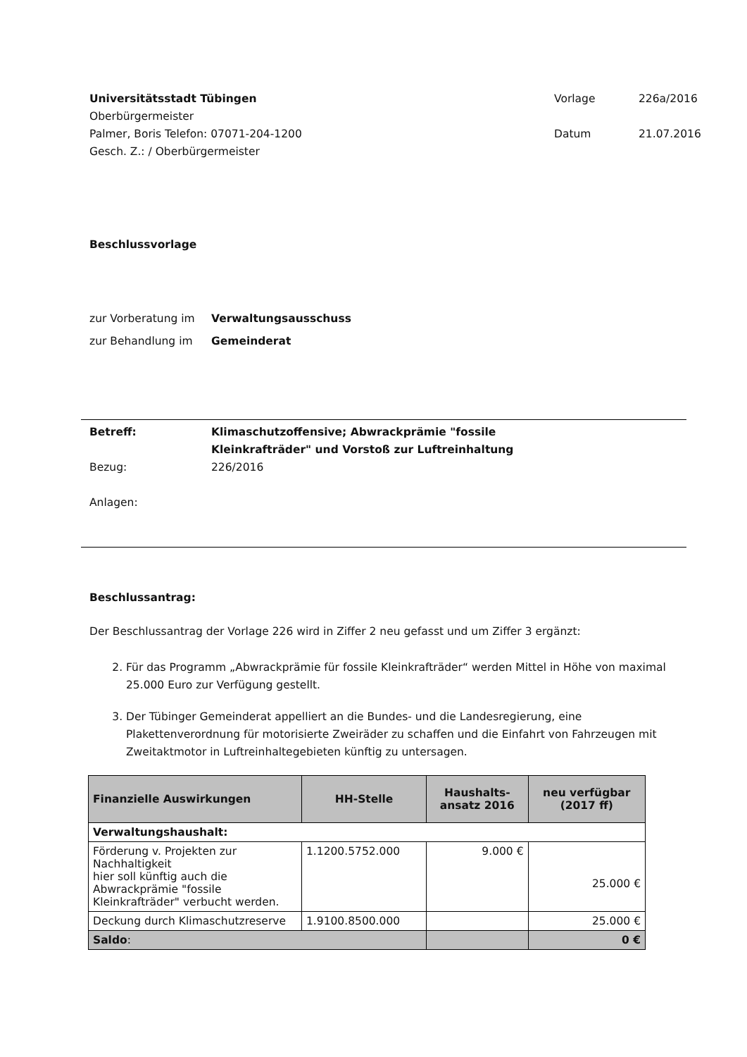Universitätsstadt Tübingen
Oberbürgermeister
Palmer, Boris Telefon: 07071-204-1200
Gesch. Z.: / Oberbürgermeister
Vorlage 226a/2016 Datum 21.07.2016
Beschlussvorlage
zur Vorberatung im Verwaltungsausschuss
zur Behandlung im Gemeinderat
Betreff: Klimaschutzoffensive; Abwrackprämie "fossile
Kleinkrafträder" und Vorstoß zur Luftreinhaltung
Bezug: 226/2016
Anlagen:
Beschlussantrag:
Der Beschlussantrag der Vorlage 226 wird in Ziffer 2 neu gefasst und um Ziffer 3 ergänzt:
2. Für das Programm „Abwrackprämie für fossile Kleinkrafträder“ werden Mittel in Höhe von maximal 25.000 Euro zur Verfügung gestellt.
3. Der Tübinger Gemeinderat appelliert an die Bundes- und die Landesregierung, eine Plakettenverordnung für motorisierte Zweiräder zu schaffen und die Einfahrt von Fahrzeugen mit Zweitaktmotor in Luftreinhaltegebieten künftig zu untersagen.
| Finanzielle Auswirkungen | HH-Stelle | Haushalts- ansatz 2016 | neu verfügbar (2017 ff) |
| --- | --- | --- | --- |
| Verwaltungshaushalt: | | | |
| Förderung v. Projekten zur Nachhaltigkeit hier soll künftig auch die Abwrackprämie "fossile Kleinkrafträder" verbucht werden. | 1.1200.5752.000 | 9.000 € | 25.000 € |
| Deckung durch Klimaschutzreserve | 1.9100.8500.000 | | 25.000 € |
| Saldo : | | | 0 € |